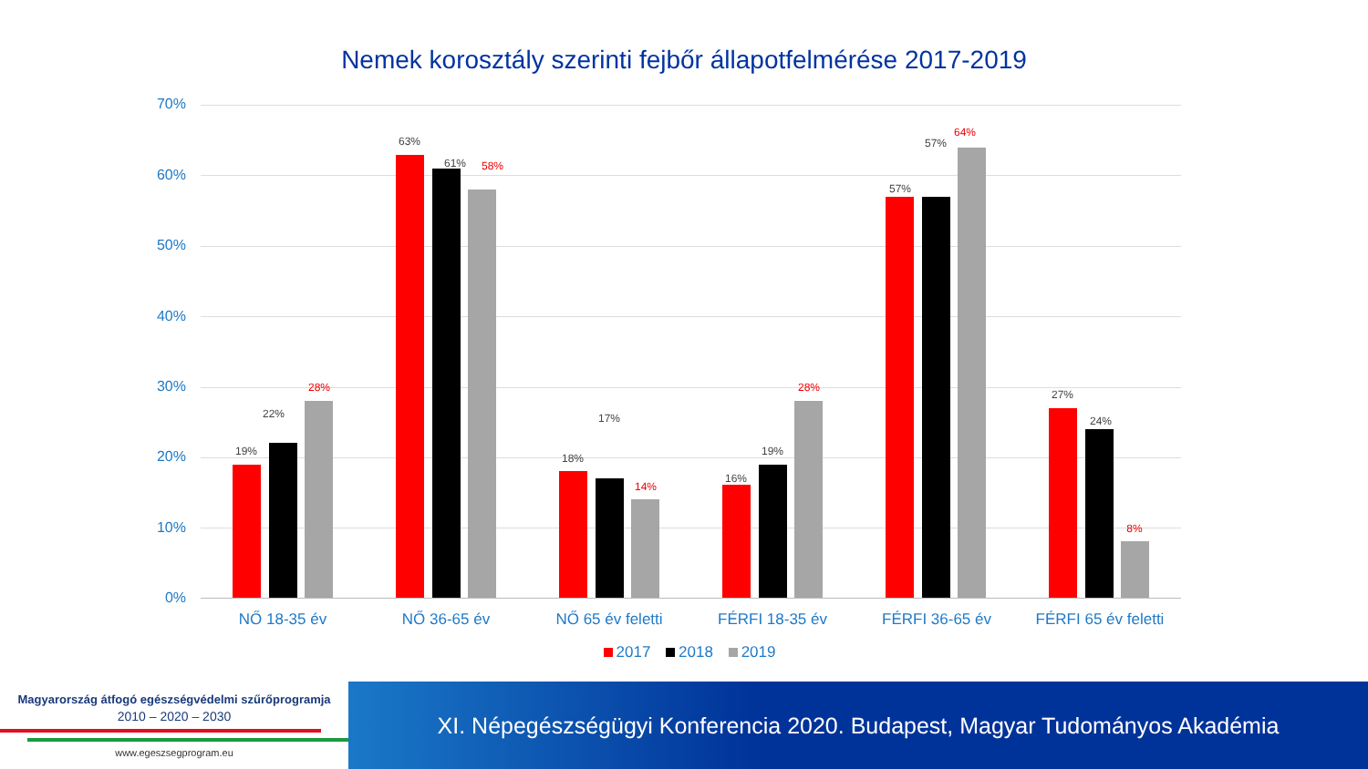Nemek korosztály szerinti fejbőr állapotfelmérése 2017-2019
70%
60%
50%
40%
30%
20%
10%
0%
19%
22%
28%
63%
61% 58%
18%
17%
14%
16%
19%
28%
57%
57%
64%
27%
24%
8%
NŐ 18-35 év NŐ 36-65 év NŐ 65 év feletti FÉRFI 18-35 év FÉRFI 36-65 év
FÉRFI 65 év feletti
2017 2018 2019
Magyarország átfogó egészségvédelmi szűrőprogramja
2010 – 2020 – 2030
www.egeszsegprogram.eu
XI. Népegészségügyi Konferencia 2020. Budapest, Magyar Tudományos Akadémia